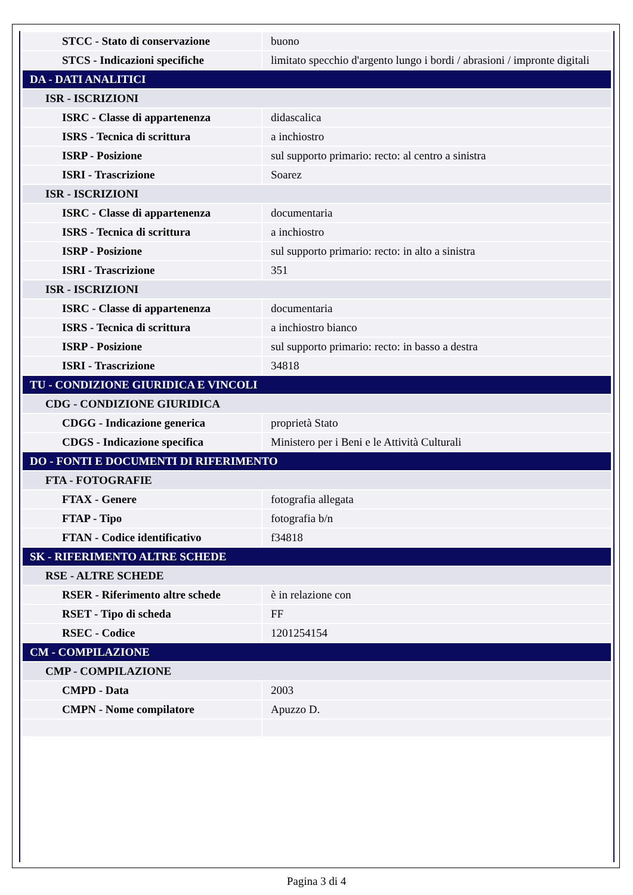| STCC - Stato di conservazione | buono |
| STCS - Indicazioni specifiche | limitato specchio d'argento lungo i bordi / abrasioni / impronte digitali |
| DA - DATI ANALITICI | |
| ISR - ISCRIZIONI | |
| ISRC - Classe di appartenenza | didascalica |
| ISRS - Tecnica di scrittura | a inchiostro |
| ISRP - Posizione | sul supporto primario: recto: al centro a sinistra |
| ISRI - Trascrizione | Soarez |
| ISR - ISCRIZIONI | |
| ISRC - Classe di appartenenza | documentaria |
| ISRS - Tecnica di scrittura | a inchiostro |
| ISRP - Posizione | sul supporto primario: recto: in alto a sinistra |
| ISRI - Trascrizione | 351 |
| ISR - ISCRIZIONI | |
| ISRC - Classe di appartenenza | documentaria |
| ISRS - Tecnica di scrittura | a inchiostro bianco |
| ISRP - Posizione | sul supporto primario: recto: in basso a destra |
| ISRI - Trascrizione | 34818 |
| TU - CONDIZIONE GIURIDICA E VINCOLI | |
| CDG - CONDIZIONE GIURIDICA | |
| CDGG - Indicazione generica | proprietà Stato |
| CDGS - Indicazione specifica | Ministero per i Beni e le Attività Culturali |
| DO - FONTI E DOCUMENTI DI RIFERIMENTO | |
| FTA - FOTOGRAFIE | |
| FTAX - Genere | fotografia allegata |
| FTAP - Tipo | fotografia b/n |
| FTAN - Codice identificativo | f34818 |
| SK - RIFERIMENTO ALTRE SCHEDE | |
| RSE - ALTRE SCHEDE | |
| RSER - Riferimento altre schede | è in relazione con |
| RSET - Tipo di scheda | FF |
| RSEC - Codice | 1201254154 |
| CM - COMPILAZIONE | |
| CMP - COMPILAZIONE | |
| CMPD - Data | 2003 |
| CMPN - Nome compilatore | Apuzzo D. |
Pagina 3 di 4